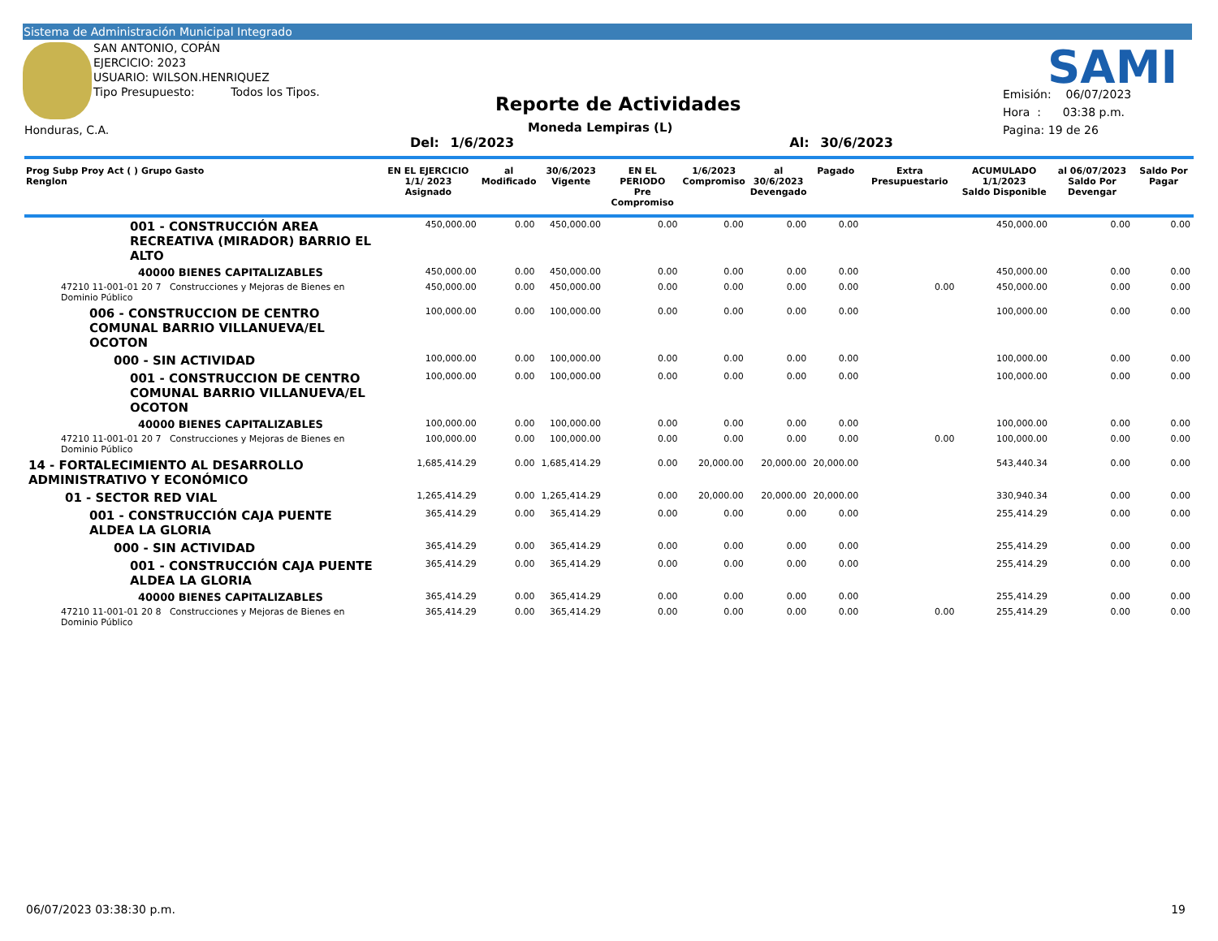Sistema de Administración Municipal Integrado
SAN ANTONIO, COPÁN
EJERCICIO: 2023
USUARIO: WILSON.HENRIQUEZ
Tipo Presupuesto: Todos los Tipos.
Honduras, C.A.
Reporte de Actividades
Moneda Lempiras (L)
Del: 1/6/2023 Al: 30/6/2023
SAMI
Emisión: 06/07/2023
Hora : 03:38 p.m.
Pagina: 19 de 26
| Prog Subp Proy Act ( ) Grupo Gasto Renglon | EN EL EJERCICIO 1/1/ 2023 Asignado | al Modificado | 30/6/2023 Vigente | EN EL PERIODO Pre Compromiso | 1/6/2023 Compromiso | al 30/6/2023 Devengado | Pagado | Extra Presupuestario | ACUMULADO 1/1/2023 Saldo Disponible | al 06/07/2023 Saldo Por Devengar | Saldo Por Pagar |
| --- | --- | --- | --- | --- | --- | --- | --- | --- | --- | --- | --- |
| 001 - CONSTRUCCIÓN AREA RECREATIVA (MIRADOR) BARRIO EL ALTO | 450,000.00 | 0.00 | 450,000.00 | 0.00 | 0.00 | 0.00 | 0.00 | | 450,000.00 | 0.00 | 0.00 |
| 40000 BIENES CAPITALIZABLES | 450,000.00 | 0.00 | 450,000.00 | 0.00 | 0.00 | 0.00 | 0.00 | | 450,000.00 | 0.00 | 0.00 |
| 47210 11-001-01 20 7 Construcciones y Mejoras de Bienes en Dominio Público | 450,000.00 | 0.00 | 450,000.00 | 0.00 | 0.00 | 0.00 | 0.00 | 0.00 | 450,000.00 | 0.00 | 0.00 |
| 006 - CONSTRUCCION DE CENTRO COMUNAL BARRIO VILLANUEVA/EL OCOTON | 100,000.00 | 0.00 | 100,000.00 | 0.00 | 0.00 | 0.00 | 0.00 | | 100,000.00 | 0.00 | 0.00 |
| 000 - SIN ACTIVIDAD | 100,000.00 | 0.00 | 100,000.00 | 0.00 | 0.00 | 0.00 | 0.00 | | 100,000.00 | 0.00 | 0.00 |
| 001 - CONSTRUCCION DE CENTRO COMUNAL BARRIO VILLANUEVA/EL OCOTON | 100,000.00 | 0.00 | 100,000.00 | 0.00 | 0.00 | 0.00 | 0.00 | | 100,000.00 | 0.00 | 0.00 |
| 40000 BIENES CAPITALIZABLES | 100,000.00 | 0.00 | 100,000.00 | 0.00 | 0.00 | 0.00 | 0.00 | | 100,000.00 | 0.00 | 0.00 |
| 47210 11-001-01 20 7 Construcciones y Mejoras de Bienes en Dominio Público | 100,000.00 | 0.00 | 100,000.00 | 0.00 | 0.00 | 0.00 | 0.00 | 0.00 | 100,000.00 | 0.00 | 0.00 |
| 14 - FORTALECIMIENTO AL DESARROLLO ADMINISTRATIVO Y ECONÓMICO | 1,685,414.29 | 0.00 | 1,685,414.29 | 0.00 | 20,000.00 | 20,000.00 | 20,000.00 | | 543,440.34 | 0.00 | 0.00 |
| 01 - SECTOR RED VIAL | 1,265,414.29 | 0.00 | 1,265,414.29 | 0.00 | 20,000.00 | 20,000.00 | 20,000.00 | | 330,940.34 | 0.00 | 0.00 |
| 001 - CONSTRUCCIÓN CAJA PUENTE ALDEA LA GLORIA | 365,414.29 | 0.00 | 365,414.29 | 0.00 | 0.00 | 0.00 | 0.00 | | 255,414.29 | 0.00 | 0.00 |
| 000 - SIN ACTIVIDAD | 365,414.29 | 0.00 | 365,414.29 | 0.00 | 0.00 | 0.00 | 0.00 | | 255,414.29 | 0.00 | 0.00 |
| 001 - CONSTRUCCIÓN CAJA PUENTE ALDEA LA GLORIA | 365,414.29 | 0.00 | 365,414.29 | 0.00 | 0.00 | 0.00 | 0.00 | | 255,414.29 | 0.00 | 0.00 |
| 40000 BIENES CAPITALIZABLES | 365,414.29 | 0.00 | 365,414.29 | 0.00 | 0.00 | 0.00 | 0.00 | | 255,414.29 | 0.00 | 0.00 |
| 47210 11-001-01 20 8 Construcciones y Mejoras de Bienes en Dominio Público | 365,414.29 | 0.00 | 365,414.29 | 0.00 | 0.00 | 0.00 | 0.00 | 0.00 | 255,414.29 | 0.00 | 0.00 |
06/07/2023 03:38:30 p.m. 19